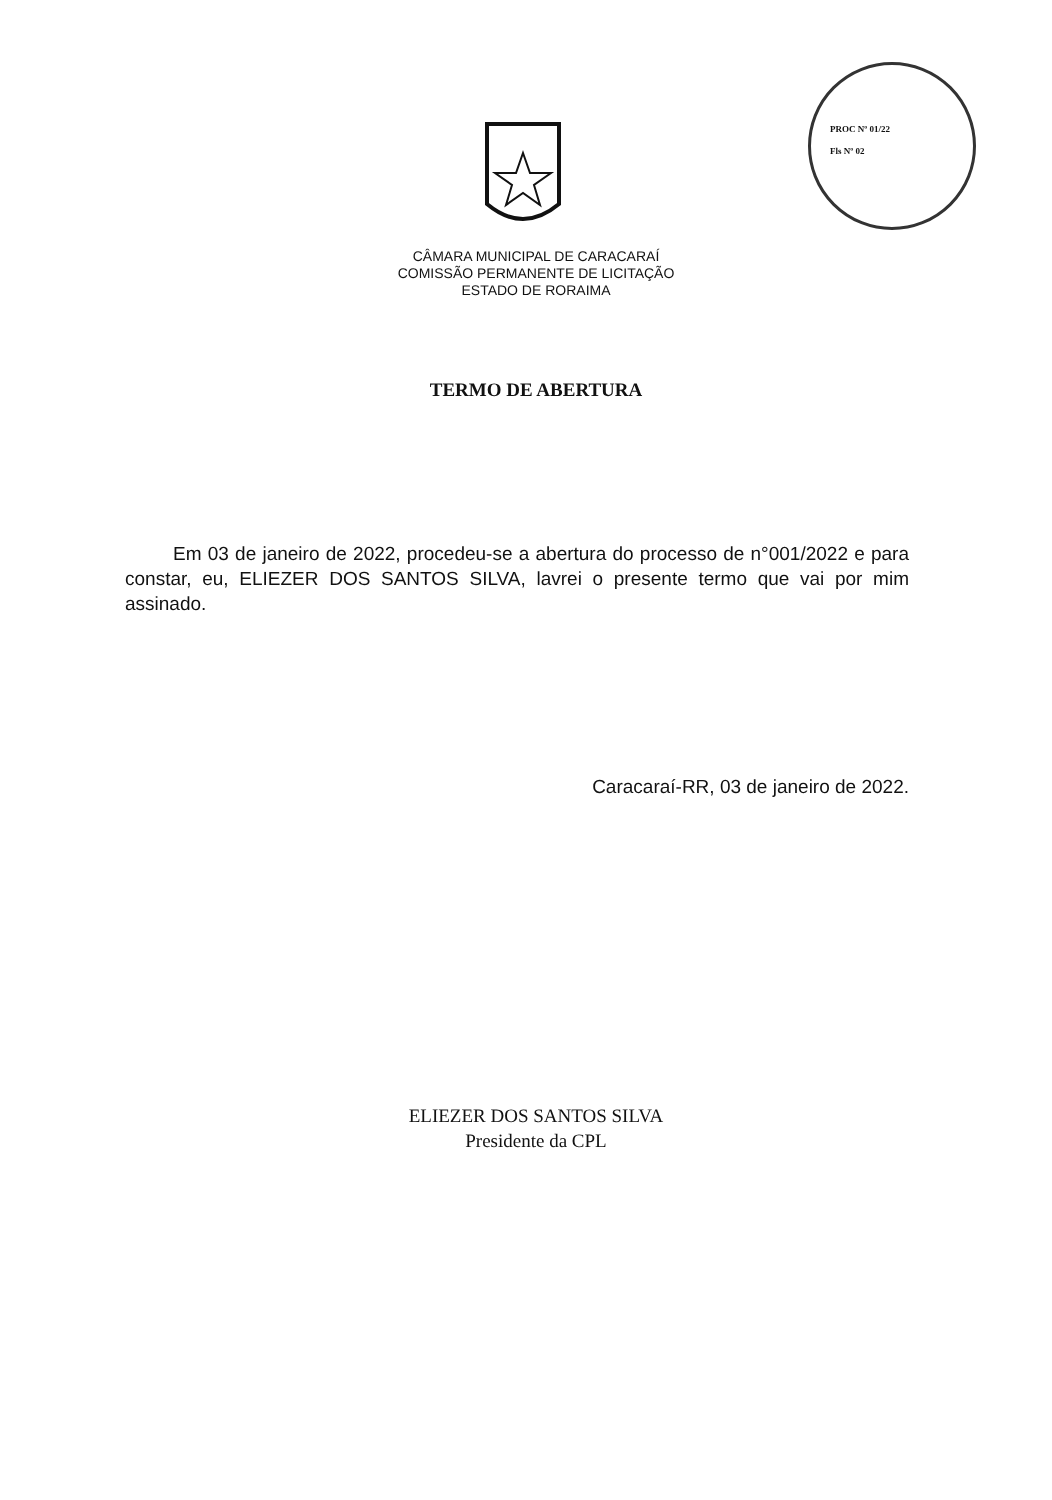PROC Nº 01/22
Fls Nº 02
CÂMARA MUNICIPAL DE CARACARAÍ
COMISSÃO PERMANENTE DE LICITAÇÃO
ESTADO DE RORAIMA
TERMO DE ABERTURA
Em 03 de janeiro de 2022, procedeu-se a abertura do processo de n°001/2022 e para constar, eu, ELIEZER DOS SANTOS SILVA, lavrei o presente termo que vai por mim assinado.
Caracaraí-RR, 03 de janeiro de 2022.
ELIEZER DOS SANTOS SILVA
Presidente da CPL